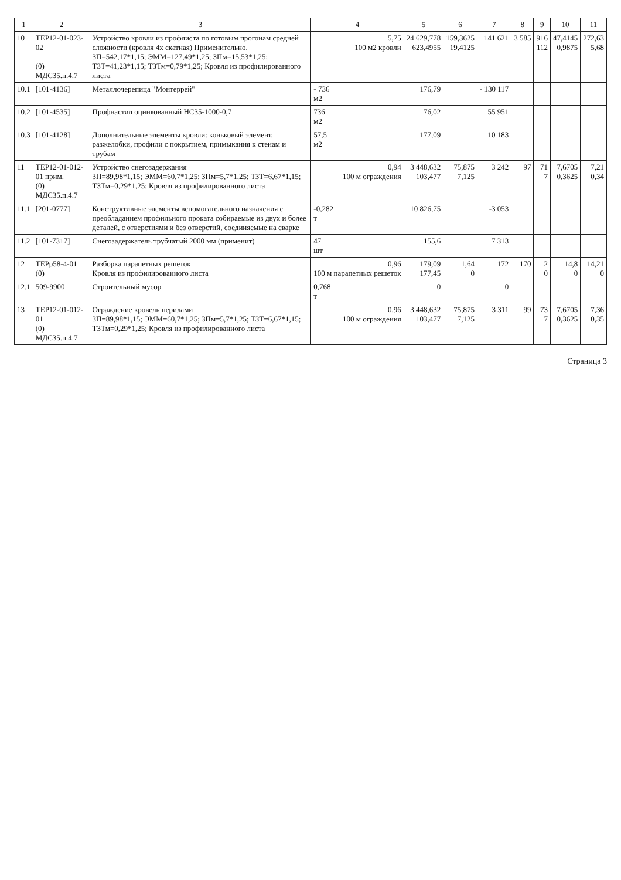| 1 | 2 | 3 | 4 | 5 | 6 | 7 | 8 | 9 | 10 | 11 |
| --- | --- | --- | --- | --- | --- | --- | --- | --- | --- | --- |
| 10 | ТЕР12-01-023-02 (0) МДС35.п.4.7 | Устройство кровли из профлиста по готовым прогонам средней сложности (кровля 4х скатная) Применительно. ЗП=542,17*1,15; ЭММ=127,49*1,25; ЗПм=15,53*1,25; ТЗТ=41,23*1,15; ТЗТм=0,79*1,25; Кровля из профилированного листа | 5,75 100 м2 кровли | 24 629,778 623,4955 | 159,3625 19,4125 | 141 621 | 3 585 | 916 112 | 47,4145 0,9875 | 272,63 5,68 |
| 10.1 | [101-4136] | Металлочерепица "Монтеррей" | - 736 м2 | 176,79 | | - 130 117 | | | | |
| 10.2 | [101-4535] | Профнастил оцинкованный НС35-1000-0,7 | 736 м2 | 76,02 | | 55 951 | | | | |
| 10.3 | [101-4128] | Дополнительные элементы кровли: коньковый элемент, разжелобки, профили с покрытием, примыкания к стенам и трубам | 57,5 м2 | 177,09 | | 10 183 | | | | |
| 11 | ТЕР12-01-012-01 прим. (0) МДС35.п.4.7 | Устройство снегозадержания ЗП=89,98*1,15; ЭММ=60,7*1,25; ЗПм=5,7*1,25; ТЗТ=6,67*1,15; ТЗТм=0,29*1,25; Кровля из профилированного листа | 0,94 100 м ограждения | 3 448,632 103,477 | 75,875 7,125 | 3 242 | 97 | 71 7 | 7,6705 0,3625 | 7,21 0,34 |
| 11.1 | [201-0777] | Конструктивные элементы вспомогательного назначения с преобладанием профильного проката собираемые из двух и более деталей, с отверстиями и без отверстий, соединяемые на сварке | -0,282 т | 10 826,75 | | -3 053 | | | | |
| 11.2 | [101-7317] | Снегозадержатель трубчатый 2000 мм (применит) | 47 шт | 155,6 | | 7 313 | | | | |
| 12 | ТЕРр58-4-01 (0) | Разборка парапетных решеток Кровля из профилированного листа | 0,96 100 м парапетных решеток | 179,09 177,45 | 1,64 0 | 172 | 170 | 2 0 | 14,8 0 | 14,21 0 |
| 12.1 | 509-9900 | Строительный мусор | 0,768 т | 0 | | 0 | | | | |
| 13 | ТЕР12-01-012-01 (0) МДС35.п.4.7 | Ограждение кровель перилами ЗП=89,98*1,15; ЭММ=60,7*1,25; ЗПм=5,7*1,25; ТЗТ=6,67*1,15; ТЗТм=0,29*1,25; Кровля из профилированного листа | 0,96 100 м ограждения | 3 448,632 103,477 | 75,875 7,125 | 3 311 | 99 | 73 7 | 7,6705 0,3625 | 7,36 0,35 |
Страница 3